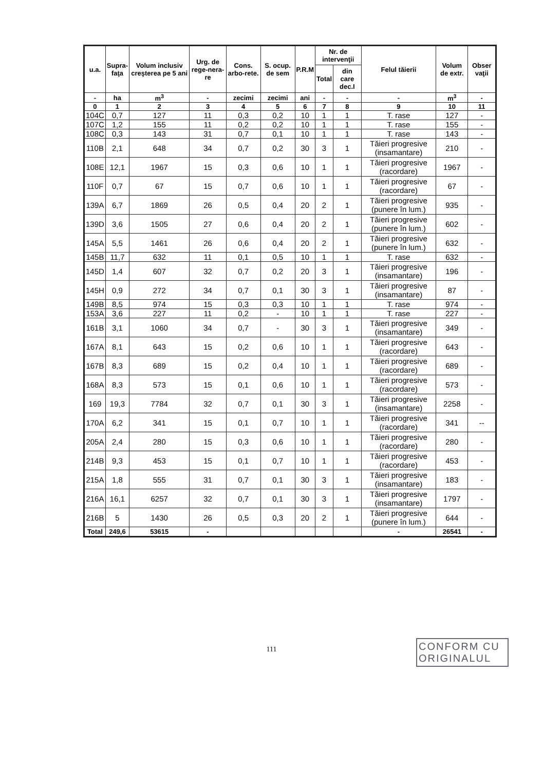| u.a. | Supra- faţa | Volum inclusiv creşterea pe 5 ani | Urg. de rege-nera-re | Cons. arbo-rete. | S. ocup. de sem | P.R.M | Nr. de intervenţii | | Felul tăierii | Volum de extr. | Obser vaţii |
| --- | --- | --- | --- | --- | --- | --- | --- | --- | --- | --- | --- |
| | | | | | | | Total | din care dec.I | | | |
| - | ha | m<sup>3</sup> | - | zecimi | zecimi | ani | - | - | - | m<sup>3</sup> | - |
| 0 | 1 | 2 | 3 | 4 | 5 | 6 | 7 | 8 | 9 | 10 | 11 |
| 104C | 0,7 | 127 | 11 | 0,3 | 0,2 | 10 | 1 | 1 | T. rase | 127 | - |
| 107C | 1,2 | 155 | 11 | 0,2 | 0,2 | 10 | 1 | 1 | T. rase | 155 | - |
| 108C | 0,3 | 143 | 31 | 0,7 | 0,1 | 10 | 1 | 1 | T. rase | 143 | - |
| 110B | 2,1 | 648 | 34 | 0,7 | 0,2 | 30 | 3 | 1 | Tăieri progresive (insamantare) | 210 | - |
| 108E | 12,1 | 1967 | 15 | 0,3 | 0,6 | 10 | 1 | 1 | Tăieri progresive (racordare) | 1967 | - |
| 110F | 0,7 | 67 | 15 | 0,7 | 0,6 | 10 | 1 | 1 | Tăieri progresive (racordare) | 67 | - |
| 139A | 6,7 | 1869 | 26 | 0,5 | 0,4 | 20 | 2 | 1 | Tăieri progresive (punere în lum.) | 935 | - |
| 139D | 3,6 | 1505 | 27 | 0,6 | 0,4 | 20 | 2 | 1 | Tăieri progresive (punere în lum.) | 602 | - |
| 145A | 5,5 | 1461 | 26 | 0,6 | 0,4 | 20 | 2 | 1 | Tăieri progresive (punere în lum.) | 632 | - |
| 145B | 11,7 | 632 | 11 | 0,1 | 0,5 | 10 | 1 | 1 | T. rase | 632 | - |
| 145D | 1,4 | 607 | 32 | 0,7 | 0,2 | 20 | 3 | 1 | Tăieri progresive (insamantare) | 196 | - |
| 145H | 0,9 | 272 | 34 | 0,7 | 0,1 | 30 | 3 | 1 | Tăieri progresive (insamantare) | 87 | - |
| 149B | 8,5 | 974 | 15 | 0,3 | 0,3 | 10 | 1 | 1 | T. rase | 974 | - |
| 153A | 3,6 | 227 | 11 | 0,2 | - | 10 | 1 | 1 | T. rase | 227 | - |
| 161B | 3,1 | 1060 | 34 | 0,7 | - | 30 | 3 | 1 | Tăieri progresive (insamantare) | 349 | - |
| 167A | 8,1 | 643 | 15 | 0,2 | 0,6 | 10 | 1 | 1 | Tăieri progresive (racordare) | 643 | - |
| 167B | 8,3 | 689 | 15 | 0,2 | 0,4 | 10 | 1 | 1 | Tăieri progresive (racordare) | 689 | - |
| 168A | 8,3 | 573 | 15 | 0,1 | 0,6 | 10 | 1 | 1 | Tăieri progresive (racordare) | 573 | - |
| 169 | 19,3 | 7784 | 32 | 0,7 | 0,1 | 30 | 3 | 1 | Tăieri progresive (insamantare) | 2258 | - |
| 170A | 6,2 | 341 | 15 | 0,1 | 0,7 | 10 | 1 | 1 | Tăieri progresive (racordare) | 341 | -- |
| 205A | 2,4 | 280 | 15 | 0,3 | 0,6 | 10 | 1 | 1 | Tăieri progresive (racordare) | 280 | - |
| 214B | 9,3 | 453 | 15 | 0,1 | 0,7 | 10 | 1 | 1 | Tăieri progresive (racordare) | 453 | - |
| 215A | 1,8 | 555 | 31 | 0,7 | 0,1 | 30 | 3 | 1 | Tăieri progresive (insamantare) | 183 | - |
| 216A | 16,1 | 6257 | 32 | 0,7 | 0,1 | 30 | 3 | 1 | Tăieri progresive (insamantare) | 1797 | - |
| 216B | 5 | 1430 | 26 | 0,5 | 0,3 | 20 | 2 | 1 | Tăieri progresive (punere în lum.) | 644 | - |
| Total | 249,6 | 53615 | - | | | | | | - | 26541 | - |
111
CONFORM CU ORIGINALUL